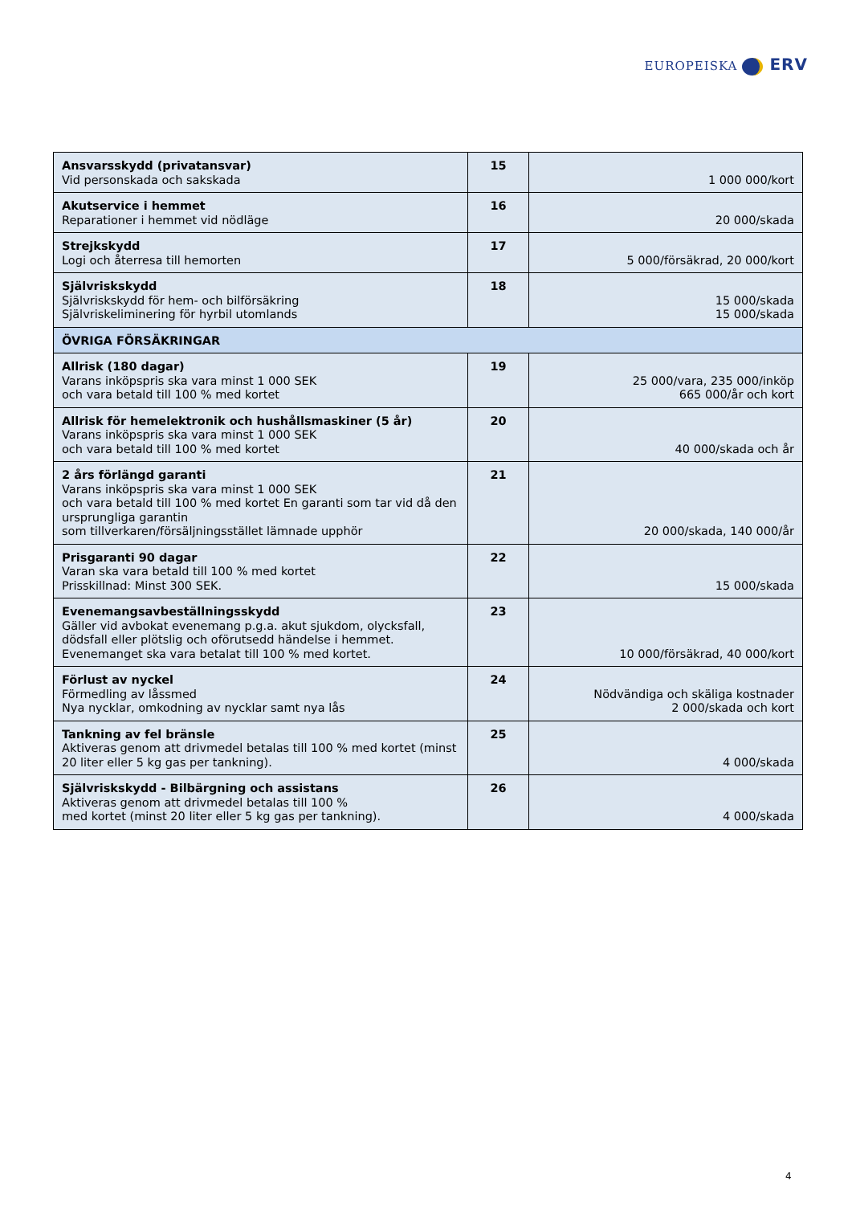EUROPEISKA ERV
| Ansvarsskydd (privatansvar) Vid personskada och sakskada | 15 | 1 000 000/kort |
| Akutservice i hemmet Reparationer i hemmet vid nödläge | 16 | 20 000/skada |
| Strejkskydd Logi och återresa till hemorten | 17 | 5 000/försäkrad, 20 000/kort |
| Självriskskydd Självriskskydd för hem- och bilförsäkring Självriskeliminering för hyrbil utomlands | 18 | 15 000/skada 15 000/skada |
| ÖVRIGA FÖRSÄKRINGAR | | |
| Allrisk (180 dagar) Varans inköpspris ska vara minst 1 000 SEK och vara betald till 100 % med kortet | 19 | 25 000/vara, 235 000/inköp 665 000/år och kort |
| Allrisk för hemelektronik och hushållsmaskiner (5 år) Varans inköpspris ska vara minst 1 000 SEK och vara betald till 100 % med kortet | 20 | 40 000/skada och år |
| 2 års förlängd garanti Varans inköpspris ska vara minst 1 000 SEK och vara betald till 100 % med kortet En garanti som tar vid då den ursprungliga garantin som tillverkaren/försäljningsstället lämnade upphör | 21 | 20 000/skada, 140 000/år |
| Prisgaranti 90 dagar Varan ska vara betald till 100 % med kortet Prisskillnad: Minst 300 SEK. | 22 | 15 000/skada |
| Evenemangsavbeställningsskydd Gäller vid avbokat evenemang p.g.a. akut sjukdom, olycksfall, dödsfall eller plötslig och oförutsedd händelse i hemmet. Evenemanget ska vara betalat till 100 % med kortet. | 23 | 10 000/försäkrad, 40 000/kort |
| Förlust av nyckel Förmedling av låssmed Nya nycklar, omkodning av nycklar samt nya lås | 24 | Nödvändiga och skäliga kostnader 2 000/skada och kort |
| Tankning av fel bränsle Aktiveras genom att drivmedel betalas till 100 % med kortet (minst 20 liter eller 5 kg gas per tankning). | 25 | 4 000/skada |
| Självriskskydd - Bilbärgning och assistans Aktiveras genom att drivmedel betalas till 100 % med kortet (minst 20 liter eller 5 kg gas per tankning). | 26 | 4 000/skada |
4